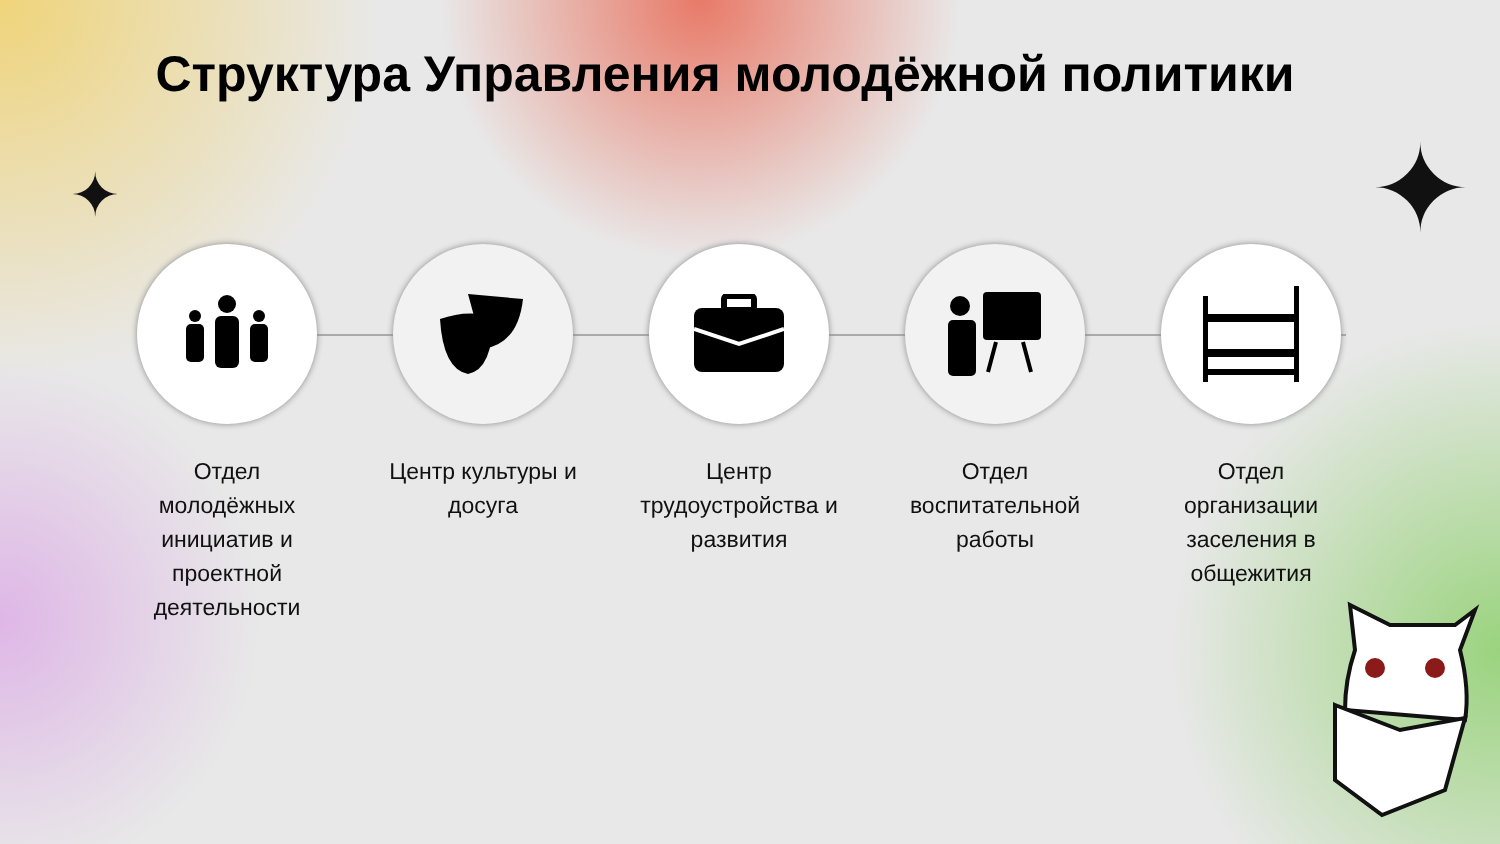Структура Управления молодёжной политики
✦ ✦
Отдел
молодёжных
инициатив и
проектной
деятельности
Центр культуры и
досуга
Центр
трудоустройства и
развития
Отдел
воспитательной
работы
Отдел
организации
заселения в
общежития